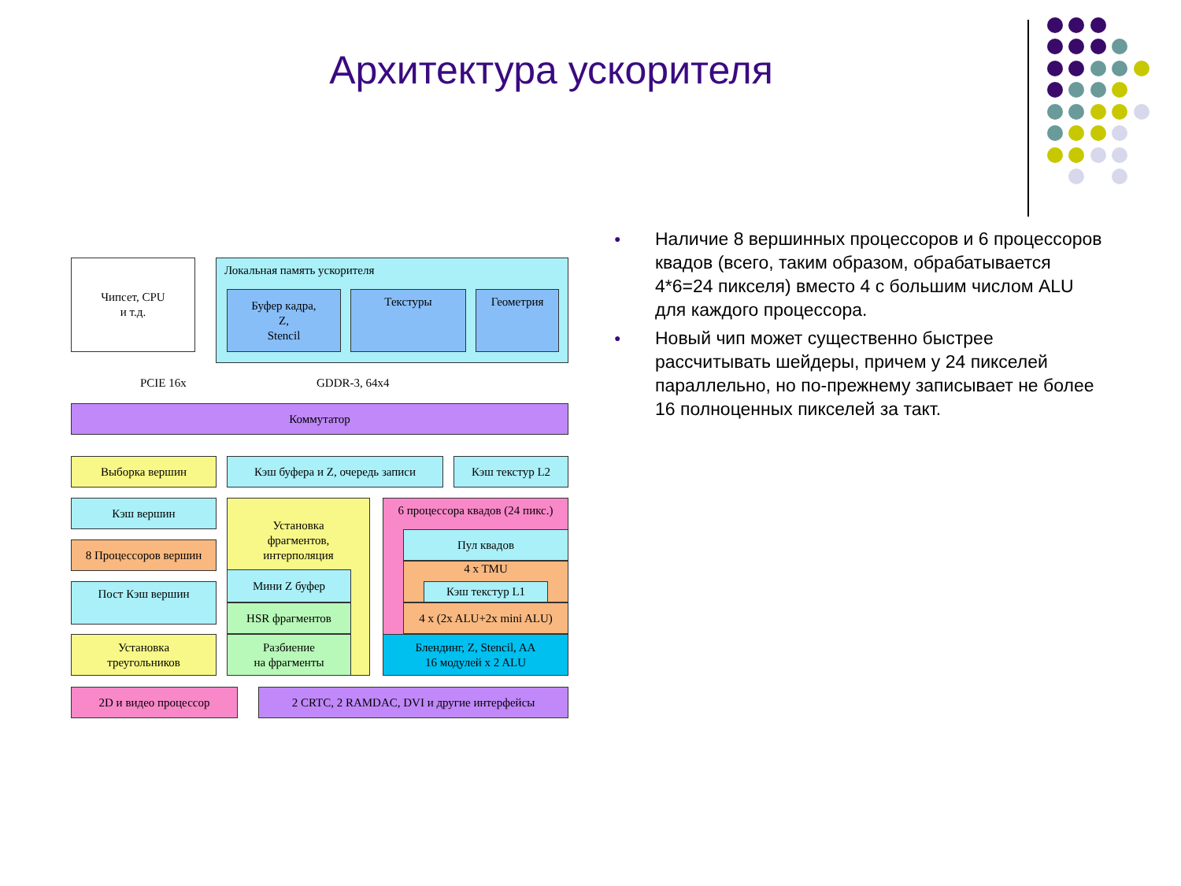Архитектура ускорителя
● Наличие 8 вершинных процессоров и 6 процессоров квадов (всего, таким образом, обрабатывается 4*6=24 пикселя) вместо 4 с большим числом ALU для каждого процессора.
● Новый чип может существенно быстрее рассчитывать шейдеры, причем у 24 пикселей параллельно, но по-прежнему записывает не более 16 полноценных пикселей за такт.
Чипсет, CPU
и т.д.
Локальная память ускорителя
Буфер кадра,
Z,
Stencil
Текстуры Геометрия
PCIE 16x GDDR-3, 64x4
Коммутатор
Выборка вершин Кэш буфера и Z, очередь записи Кэш текстур L2
Кэш вершин
8 Процессоров вершин
Пост Кэш вершин
Установка
треугольников
Установка
фрагментов,
интерполяция
Мини Z буфер
HSR фрагментов
Разбиение
на фрагменты
6 процессора квадов (24 пикс.)
Пул квадов
4 x TMU
Кэш текстур L1
4 x (2x ALU+2x mini ALU)
Блендинг, Z, Stencil, AA
16 модулей x 2 ALU
2D и видео процессор 2 CRTC, 2 RAMDAC, DVI и другие интерфейсы